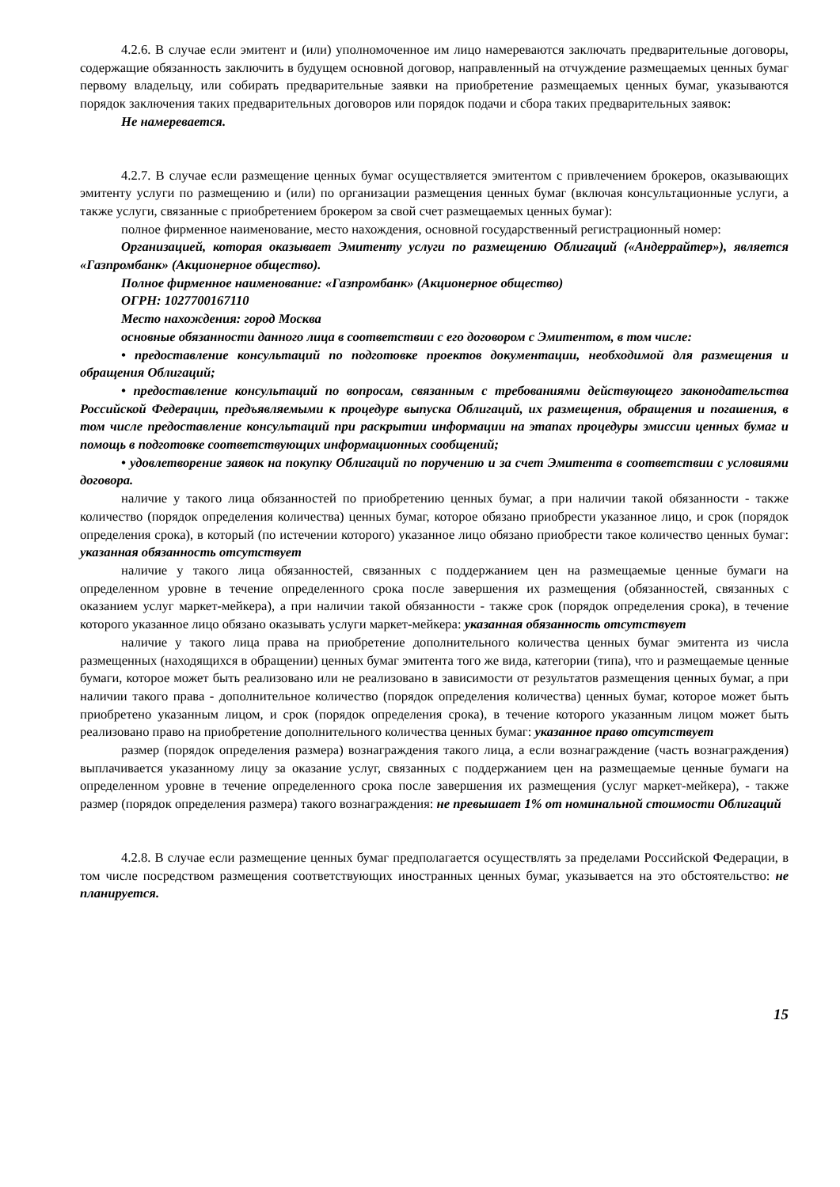4.2.6. В случае если эмитент и (или) уполномоченное им лицо намереваются заключать предварительные договоры, содержащие обязанность заключить в будущем основной договор, направленный на отчуждение размещаемых ценных бумаг первому владельцу, или собирать предварительные заявки на приобретение размещаемых ценных бумаг, указываются порядок заключения таких предварительных договоров или порядок подачи и сбора таких предварительных заявок:
Не намеревается.
4.2.7. В случае если размещение ценных бумаг осуществляется эмитентом с привлечением брокеров, оказывающих эмитенту услуги по размещению и (или) по организации размещения ценных бумаг (включая консультационные услуги, а также услуги, связанные с приобретением брокером за свой счет размещаемых ценных бумаг):
полное фирменное наименование, место нахождения, основной государственный регистрационный номер:
Организацией, которая оказывает Эмитенту услуги по размещению Облигаций («Андеррайтер»), является «Газпромбанк» (Акционерное общество).
Полное фирменное наименование: «Газпромбанк» (Акционерное общество)
ОГРН: 1027700167110
Место нахождения: город Москва
основные обязанности данного лица в соответствии с его договором с Эмитентом, в том числе:
• предоставление консультаций по подготовке проектов документации, необходимой для размещения и обращения Облигаций;
• предоставление консультаций по вопросам, связанным с требованиями действующего законодательства Российской Федерации, предъявляемыми к процедуре выпуска Облигаций, их размещения, обращения и погашения, в том числе предоставление консультаций при раскрытии информации на этапах процедуры эмиссии ценных бумаг и помощь в подготовке соответствующих информационных сообщений;
• удовлетворение заявок на покупку Облигаций по поручению и за счет Эмитента в соответствии с условиями договора.
наличие у такого лица обязанностей по приобретению ценных бумаг, а при наличии такой обязанности - также количество (порядок определения количества) ценных бумаг, которое обязано приобрести указанное лицо, и срок (порядок определения срока), в который (по истечении которого) указанное лицо обязано приобрести такое количество ценных бумаг: указанная обязанность отсутствует
наличие у такого лица обязанностей, связанных с поддержанием цен на размещаемые ценные бумаги на определенном уровне в течение определенного срока после завершения их размещения (обязанностей, связанных с оказанием услуг маркет-мейкера), а при наличии такой обязанности - также срок (порядок определения срока), в течение которого указанное лицо обязано оказывать услуги маркет-мейкера: указанная обязанность отсутствует
наличие у такого лица права на приобретение дополнительного количества ценных бумаг эмитента из числа размещенных (находящихся в обращении) ценных бумаг эмитента того же вида, категории (типа), что и размещаемые ценные бумаги, которое может быть реализовано или не реализовано в зависимости от результатов размещения ценных бумаг, а при наличии такого права - дополнительное количество (порядок определения количества) ценных бумаг, которое может быть приобретено указанным лицом, и срок (порядок определения срока), в течение которого указанным лицом может быть реализовано право на приобретение дополнительного количества ценных бумаг: указанное право отсутствует
размер (порядок определения размера) вознаграждения такого лица, а если вознаграждение (часть вознаграждения) выплачивается указанному лицу за оказание услуг, связанных с поддержанием цен на размещаемые ценные бумаги на определенном уровне в течение определенного срока после завершения их размещения (услуг маркет-мейкера), - также размер (порядок определения размера) такого вознаграждения: не превышает 1% от номинальной стоимости Облигаций
4.2.8. В случае если размещение ценных бумаг предполагается осуществлять за пределами Российской Федерации, в том числе посредством размещения соответствующих иностранных ценных бумаг, указывается на это обстоятельство: не планируется.
15